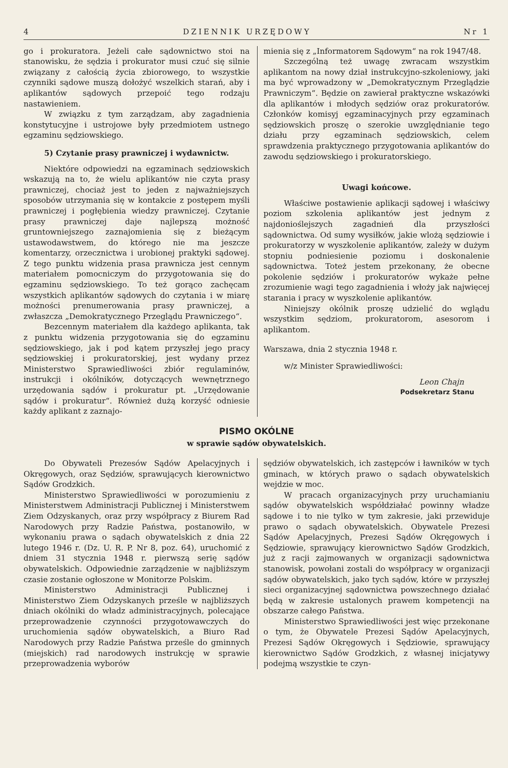4 DZIENNIK URZĘDOWY Nr 1
go i prokuratora. Jeżeli całe sądownictwo stoi na stanowisku, że sędzia i prokurator musi czuć się silnie związany z całością życia zbiorowego, to wszystkie czynniki sądowe muszą dołożyć wszelkich starań, aby i aplikantów sądowych przepoić tego rodzaju nastawieniem.
W związku z tym zarządzam, aby zagadnienia konstytucyjne i ustrojowe były przedmiotem ustnego egzaminu sędziowskiego.
5) Czytanie prasy prawniczej i wydawnictw.
Niektóre odpowiedzi na egzaminach sędziowskich wskazują na to, że wielu aplikantów nie czyta prasy prawniczej, chociaż jest to jeden z najważniejszych sposobów utrzymania się w kontakcie z postępem myśli prawniczej i pogłębienia wiedzy prawniczej. Czytanie prasy prawniczej daje najlepszą możność gruntowniejszego zaznajomienia się z bieżącym ustawodawstwem, do którego nie ma jeszcze komentarzy, orzecznictwa i urobionej praktyki sądowej. Z tego punktu widzenia prasa prawnicza jest cennym materiałem pomocniczym do przygotowania się do egzaminu sędziowskiego. To też gorąco zachęcam wszystkich aplikantów sądowych do czytania i w miarę możności prenumerowania prasy prawniczej, a zwłaszcza „Demokratycznego Przeglądu Prawniczego“.
Bezcennym materiałem dla każdego aplikanta, tak z punktu widzenia przygotowania się do egzaminu sędziowskiego, jak i pod kątem przyszłej jego pracy sędziowskiej i prokuratorskiej, jest wydany przez Ministerstwo Sprawiedliwości zbiór regulaminów, instrukcji i okólników, dotyczących wewnętrznego urzędowania sądów i prokuratur pt. „Urzędowanie sądów i prokuratur“. Również dużą korzyść odniesie każdy aplikant z zaznajo-
mienia się z „Informatorem Sądowym“ na rok 1947/48.
Szczególną też uwagę zwracam wszystkim aplikantom na nowy dział instrukcyjno-szkoleniowy, jaki ma być wprowadzony w „Demokratycznym Przeglądzie Prawniczym“. Będzie on zawierał praktyczne wskazówki dla aplikantów i młodych sędziów oraz prokuratorów. Członków komisyj egzaminacyjnych przy egzaminach sędziowskich proszę o szerokie uwzględnianie tego działu przy egzaminach sędziowskich, celem sprawdzenia praktycznego przygotowania aplikantów do zawodu sędziowskiego i prokuratorskiego.
Uwagi końcowe.
Właściwe postawienie aplikacji sądowej i właściwy poziom szkolenia aplikantów jest jednym z najdonioślejszych zagadnień dla przyszłości sądownictwa. Od sumy wysiłków, jakie wlożą sędziowie i prokuratorzy w wyszkolenie aplikantów, zależy w dużym stopniu podniesienie poziomu i doskonalenie sądownictwa. Toteż jestem przekonany, że obecne pokolenie sędziów i prokuratorów wykaże pełne zrozumienie wagi tego zagadnienia i włoży jak najwięcej starania i pracy w wyszkolenie aplikantów.
Niniejszy okólnik proszę udzielić do wglądu wszystkim sędziom, prokuratorom, asesorom i aplikantom.
Warszawa, dnia 2 stycznia 1948 r.
w/z Minister Sprawiedliwości:
Leon Chajn
Podsekretarz Stanu
PISMO OKÓLNE
w sprawie sądów obywatelskich.
Do Obywateli Prezesów Sądów Apelacyjnych i Okręgowych, oraz Sędziów, sprawujących kierownictwo Sądów Grodzkich.
Ministerstwo Sprawiedliwości w porozumieniu z Ministerstwem Administracji Publicznej i Ministerstwem Ziem Odzyskanych, oraz przy współpracy z Biurem Rad Narodowych przy Radzie Państwa, postanowiło, w wykonaniu prawa o sądach obywatelskich z dnia 22 lutego 1946 r. (Dz. U. R. P. Nr 8, poz. 64), uruchomić z dniem 31 stycznia 1948 r. pierwszą serię sądów obywatelskich. Odpowiednie zarządzenie w najbliższym czasie zostanie ogłoszone w Monitorze Polskim.
Ministerstwo Administracji Publicznej i Ministerstwo Ziem Odzyskanych prześle w najbliższych dniach okólniki do władz administracyjnych, polecające przeprowadzenie czynności przygotowawczych do uruchomienia sądów obywatelskich, a Biuro Rad Narodowych przy Radzie Państwa prześle do gminnych (miejskich) rad narodowych instrukcję w sprawie przeprowadzenia wyborów
sędziów obywatelskich, ich zastępców i ławników w tych gminach, w których prawo o sądach obywatelskich wejdzie w moc.
W pracach organizacyjnych przy uruchamianiu sądów obywatelskich współdziałać powinny władze sądowe i to nie tylko w tym zakresie, jaki przewiduje prawo o sądach obywatelskich. Obywatele Prezesi Sądów Apelacyjnych, Prezesi Sądów Okręgowych i Sędziowie, sprawujący kierownictwo Sądów Grodzkich, już z racji zajmowanych w organizacji sądownictwa stanowisk, powołani zostali do współpracy w organizacji sądów obywatelskich, jako tych sądów, które w przyszłej sieci organizacyjnej sądownictwa powszechnego działać będą w zakresie ustalonych prawem kompetencji na obszarze całego Państwa.
Ministerstwo Sprawiedliwości jest więc przekonane o tym, że Obywatele Prezesi Sądów Apelacyjnych, Prezesi Sądów Okręgowych i Sędziowie, sprawujący kierownictwo Sądów Grodzkich, z własnej inicjatywy podejmą wszystkie te czyn-